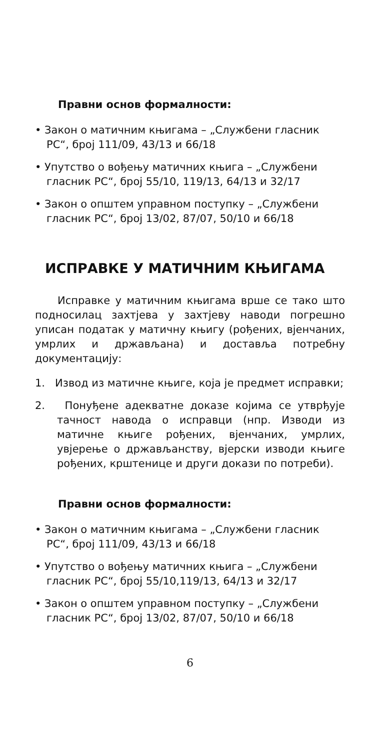Правни основ формалности:
• Закон о матичним књигама – „Службени гласник РС“, број 111/09, 43/13 и 66/18
• Упутство о вођењу матичних књига – „Службени гласник РС“, број 55/10, 119/13, 64/13 и 32/17
• Закон о општем управном поступку – „Службени гласник РС“, број 13/02, 87/07, 50/10 и 66/18
ИСПРАВКЕ У МАТИЧНИМ КЊИГАМА
Исправке у матичним књигама врше се тако што подносилац захтјева у захтјеву наводи погрешно уписан податак у матичну књигу (рођених, вјенчаних, умрлих и држављана) и доставља потребну документацију:
1. Извод из матичне књиге, која је предмет исправки;
2. Понуђене адекватне доказе којима се утврђује тачност навода о исправци (нпр. Изводи из матичне књиге рођених, вјенчаних, умрлих, увјерење о држављанству, вјерски изводи књиге рођених, крштенице и други докази по потреби).
Правни основ формалности:
• Закон о матичним књигама – „Службени гласник РС“, број 111/09, 43/13 и 66/18
• Упутство о вођењу матичних књига – „Службени гласник РС“, број 55/10,119/13, 64/13 и 32/17
• Закон о општем управном поступку – „Службени гласник РС“, број 13/02, 87/07, 50/10 и 66/18
6